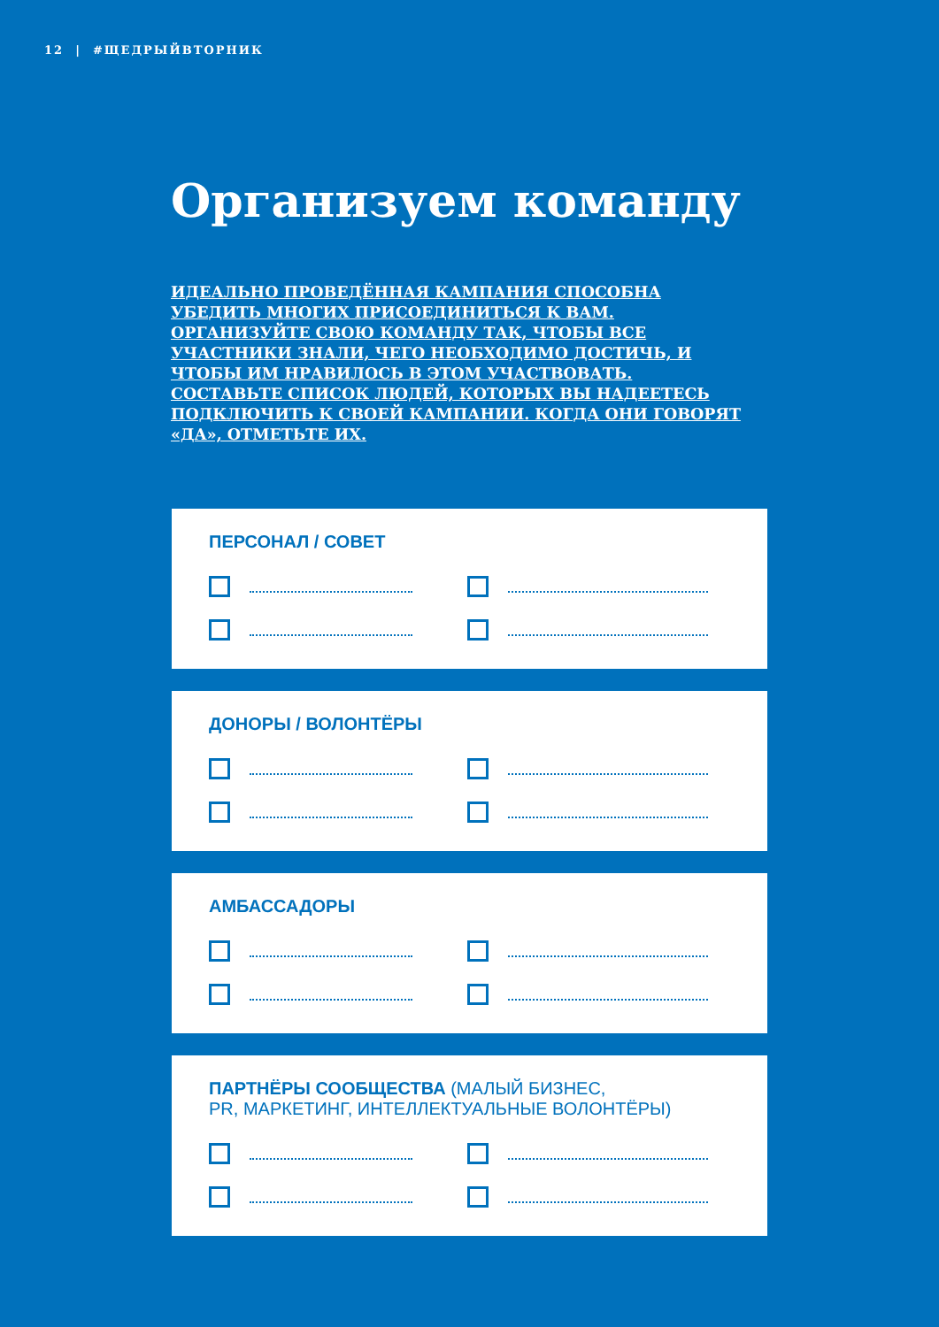12 | #ЩЕДРЫЙВТОРНИК
Организуем команду
ИДЕАЛЬНО ПРОВЕДЁННАЯ КАМПАНИЯ СПОСОБНА УБЕДИТЬ МНОГИХ ПРИСОЕДИНИТЬСЯ К ВАМ. ОРГАНИЗУЙТЕ СВОЮ КОМАНДУ ТАК, ЧТОБЫ ВСЕ УЧАСТНИКИ ЗНАЛИ, ЧЕГО НЕОБХОДИМО ДОСТИЧЬ, И ЧТОБЫ ИМ НРАВИЛОСЬ В ЭТОМ УЧАСТВОВАТЬ. СОСТАВЬТЕ СПИСОК ЛЮДЕЙ, КОТОРЫХ ВЫ НАДЕЕТЕСЬ ПОДКЛЮЧИТЬ К СВОЕЙ КАМПАНИИ. КОГДА ОНИ ГОВОРЯТ «ДА», ОТМЕТЬТЕ ИХ.
ПЕРСОНАЛ / СОВЕТ
ДОНОРЫ / ВОЛОНТЁРЫ
АМБАССАДОРЫ
ПАРТНЁРЫ СООБЩЕСТВА (МАЛЫЙ БИЗНЕС,
PR, МАРКЕТИНГ, ИНТЕЛЛЕКТУАЛЬНЫЕ ВОЛОНТЁРЫ)